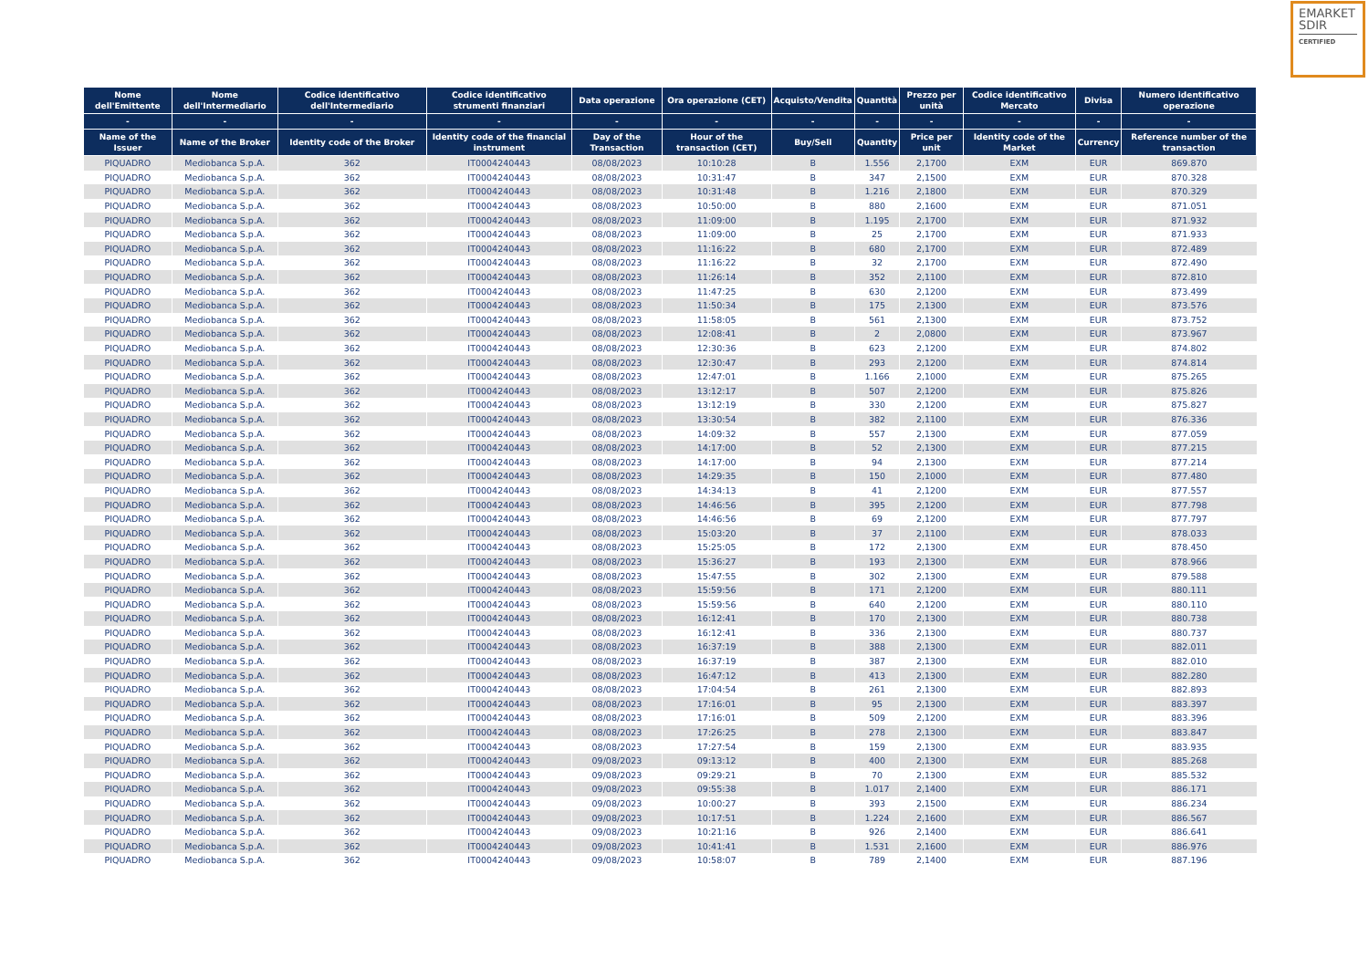EMARKET
SDIR
CERTIFIED
| Nome dell'Emittente | Nome dell'Intermediario | Codice identificativo dell'Intermediario | Codice identificativo strumenti finanziari | Data operazione | Ora operazione (CET) | Acquisto/Vendita | Quantità | Prezzo per unità | Codice identificativo Mercato | Divisa | Numero identificativo operazione |
| --- | --- | --- | --- | --- | --- | --- | --- | --- | --- | --- | --- |
| - | - | - | - | - | - | - | - | - | - | - | - |
| Name of the Issuer | Name of the Broker | Identity code of the Broker | Identity code of the financial instrument | Day of the Transaction | Hour of the transaction (CET) | Buy/Sell | Quantity | Price per unit | Identity code of the Market | Currency | Reference number of the transaction |
| PIQUADRO | Mediobanca S.p.A. | 362 | IT0004240443 | 08/08/2023 | 10:10:28 | B | 1.556 | 2,1700 | EXM | EUR | 869.870 |
| PIQUADRO | Mediobanca S.p.A. | 362 | IT0004240443 | 08/08/2023 | 10:31:47 | B | 347 | 2,1500 | EXM | EUR | 870.328 |
| PIQUADRO | Mediobanca S.p.A. | 362 | IT0004240443 | 08/08/2023 | 10:31:48 | B | 1.216 | 2,1800 | EXM | EUR | 870.329 |
| PIQUADRO | Mediobanca S.p.A. | 362 | IT0004240443 | 08/08/2023 | 10:50:00 | B | 880 | 2,1600 | EXM | EUR | 871.051 |
| PIQUADRO | Mediobanca S.p.A. | 362 | IT0004240443 | 08/08/2023 | 11:09:00 | B | 1.195 | 2,1700 | EXM | EUR | 871.932 |
| PIQUADRO | Mediobanca S.p.A. | 362 | IT0004240443 | 08/08/2023 | 11:09:00 | B | 25 | 2,1700 | EXM | EUR | 871.933 |
| PIQUADRO | Mediobanca S.p.A. | 362 | IT0004240443 | 08/08/2023 | 11:16:22 | B | 680 | 2,1700 | EXM | EUR | 872.489 |
| PIQUADRO | Mediobanca S.p.A. | 362 | IT0004240443 | 08/08/2023 | 11:16:22 | B | 32 | 2,1700 | EXM | EUR | 872.490 |
| PIQUADRO | Mediobanca S.p.A. | 362 | IT0004240443 | 08/08/2023 | 11:26:14 | B | 352 | 2,1100 | EXM | EUR | 872.810 |
| PIQUADRO | Mediobanca S.p.A. | 362 | IT0004240443 | 08/08/2023 | 11:47:25 | B | 630 | 2,1200 | EXM | EUR | 873.499 |
| PIQUADRO | Mediobanca S.p.A. | 362 | IT0004240443 | 08/08/2023 | 11:50:34 | B | 175 | 2,1300 | EXM | EUR | 873.576 |
| PIQUADRO | Mediobanca S.p.A. | 362 | IT0004240443 | 08/08/2023 | 11:58:05 | B | 561 | 2,1300 | EXM | EUR | 873.752 |
| PIQUADRO | Mediobanca S.p.A. | 362 | IT0004240443 | 08/08/2023 | 12:08:41 | B | 2 | 2,0800 | EXM | EUR | 873.967 |
| PIQUADRO | Mediobanca S.p.A. | 362 | IT0004240443 | 08/08/2023 | 12:30:36 | B | 623 | 2,1200 | EXM | EUR | 874.802 |
| PIQUADRO | Mediobanca S.p.A. | 362 | IT0004240443 | 08/08/2023 | 12:30:47 | B | 293 | 2,1200 | EXM | EUR | 874.814 |
| PIQUADRO | Mediobanca S.p.A. | 362 | IT0004240443 | 08/08/2023 | 12:47:01 | B | 1.166 | 2,1000 | EXM | EUR | 875.265 |
| PIQUADRO | Mediobanca S.p.A. | 362 | IT0004240443 | 08/08/2023 | 13:12:17 | B | 507 | 2,1200 | EXM | EUR | 875.826 |
| PIQUADRO | Mediobanca S.p.A. | 362 | IT0004240443 | 08/08/2023 | 13:12:19 | B | 330 | 2,1200 | EXM | EUR | 875.827 |
| PIQUADRO | Mediobanca S.p.A. | 362 | IT0004240443 | 08/08/2023 | 13:30:54 | B | 382 | 2,1100 | EXM | EUR | 876.336 |
| PIQUADRO | Mediobanca S.p.A. | 362 | IT0004240443 | 08/08/2023 | 14:09:32 | B | 557 | 2,1300 | EXM | EUR | 877.059 |
| PIQUADRO | Mediobanca S.p.A. | 362 | IT0004240443 | 08/08/2023 | 14:17:00 | B | 52 | 2,1300 | EXM | EUR | 877.215 |
| PIQUADRO | Mediobanca S.p.A. | 362 | IT0004240443 | 08/08/2023 | 14:17:00 | B | 94 | 2,1300 | EXM | EUR | 877.214 |
| PIQUADRO | Mediobanca S.p.A. | 362 | IT0004240443 | 08/08/2023 | 14:29:35 | B | 150 | 2,1000 | EXM | EUR | 877.480 |
| PIQUADRO | Mediobanca S.p.A. | 362 | IT0004240443 | 08/08/2023 | 14:34:13 | B | 41 | 2,1200 | EXM | EUR | 877.557 |
| PIQUADRO | Mediobanca S.p.A. | 362 | IT0004240443 | 08/08/2023 | 14:46:56 | B | 395 | 2,1200 | EXM | EUR | 877.798 |
| PIQUADRO | Mediobanca S.p.A. | 362 | IT0004240443 | 08/08/2023 | 14:46:56 | B | 69 | 2,1200 | EXM | EUR | 877.797 |
| PIQUADRO | Mediobanca S.p.A. | 362 | IT0004240443 | 08/08/2023 | 15:03:20 | B | 37 | 2,1100 | EXM | EUR | 878.033 |
| PIQUADRO | Mediobanca S.p.A. | 362 | IT0004240443 | 08/08/2023 | 15:25:05 | B | 172 | 2,1300 | EXM | EUR | 878.450 |
| PIQUADRO | Mediobanca S.p.A. | 362 | IT0004240443 | 08/08/2023 | 15:36:27 | B | 193 | 2,1300 | EXM | EUR | 878.966 |
| PIQUADRO | Mediobanca S.p.A. | 362 | IT0004240443 | 08/08/2023 | 15:47:55 | B | 302 | 2,1300 | EXM | EUR | 879.588 |
| PIQUADRO | Mediobanca S.p.A. | 362 | IT0004240443 | 08/08/2023 | 15:59:56 | B | 171 | 2,1200 | EXM | EUR | 880.111 |
| PIQUADRO | Mediobanca S.p.A. | 362 | IT0004240443 | 08/08/2023 | 15:59:56 | B | 640 | 2,1200 | EXM | EUR | 880.110 |
| PIQUADRO | Mediobanca S.p.A. | 362 | IT0004240443 | 08/08/2023 | 16:12:41 | B | 170 | 2,1300 | EXM | EUR | 880.738 |
| PIQUADRO | Mediobanca S.p.A. | 362 | IT0004240443 | 08/08/2023 | 16:12:41 | B | 336 | 2,1300 | EXM | EUR | 880.737 |
| PIQUADRO | Mediobanca S.p.A. | 362 | IT0004240443 | 08/08/2023 | 16:37:19 | B | 388 | 2,1300 | EXM | EUR | 882.011 |
| PIQUADRO | Mediobanca S.p.A. | 362 | IT0004240443 | 08/08/2023 | 16:37:19 | B | 387 | 2,1300 | EXM | EUR | 882.010 |
| PIQUADRO | Mediobanca S.p.A. | 362 | IT0004240443 | 08/08/2023 | 16:47:12 | B | 413 | 2,1300 | EXM | EUR | 882.280 |
| PIQUADRO | Mediobanca S.p.A. | 362 | IT0004240443 | 08/08/2023 | 17:04:54 | B | 261 | 2,1300 | EXM | EUR | 882.893 |
| PIQUADRO | Mediobanca S.p.A. | 362 | IT0004240443 | 08/08/2023 | 17:16:01 | B | 95 | 2,1300 | EXM | EUR | 883.397 |
| PIQUADRO | Mediobanca S.p.A. | 362 | IT0004240443 | 08/08/2023 | 17:16:01 | B | 509 | 2,1200 | EXM | EUR | 883.396 |
| PIQUADRO | Mediobanca S.p.A. | 362 | IT0004240443 | 08/08/2023 | 17:26:25 | B | 278 | 2,1300 | EXM | EUR | 883.847 |
| PIQUADRO | Mediobanca S.p.A. | 362 | IT0004240443 | 08/08/2023 | 17:27:54 | B | 159 | 2,1300 | EXM | EUR | 883.935 |
| PIQUADRO | Mediobanca S.p.A. | 362 | IT0004240443 | 09/08/2023 | 09:13:12 | B | 400 | 2,1300 | EXM | EUR | 885.268 |
| PIQUADRO | Mediobanca S.p.A. | 362 | IT0004240443 | 09/08/2023 | 09:29:21 | B | 70 | 2,1300 | EXM | EUR | 885.532 |
| PIQUADRO | Mediobanca S.p.A. | 362 | IT0004240443 | 09/08/2023 | 09:55:38 | B | 1.017 | 2,1400 | EXM | EUR | 886.171 |
| PIQUADRO | Mediobanca S.p.A. | 362 | IT0004240443 | 09/08/2023 | 10:00:27 | B | 393 | 2,1500 | EXM | EUR | 886.234 |
| PIQUADRO | Mediobanca S.p.A. | 362 | IT0004240443 | 09/08/2023 | 10:17:51 | B | 1.224 | 2,1600 | EXM | EUR | 886.567 |
| PIQUADRO | Mediobanca S.p.A. | 362 | IT0004240443 | 09/08/2023 | 10:21:16 | B | 926 | 2,1400 | EXM | EUR | 886.641 |
| PIQUADRO | Mediobanca S.p.A. | 362 | IT0004240443 | 09/08/2023 | 10:41:41 | B | 1.531 | 2,1600 | EXM | EUR | 886.976 |
| PIQUADRO | Mediobanca S.p.A. | 362 | IT0004240443 | 09/08/2023 | 10:58:07 | B | 789 | 2,1400 | EXM | EUR | 887.196 |